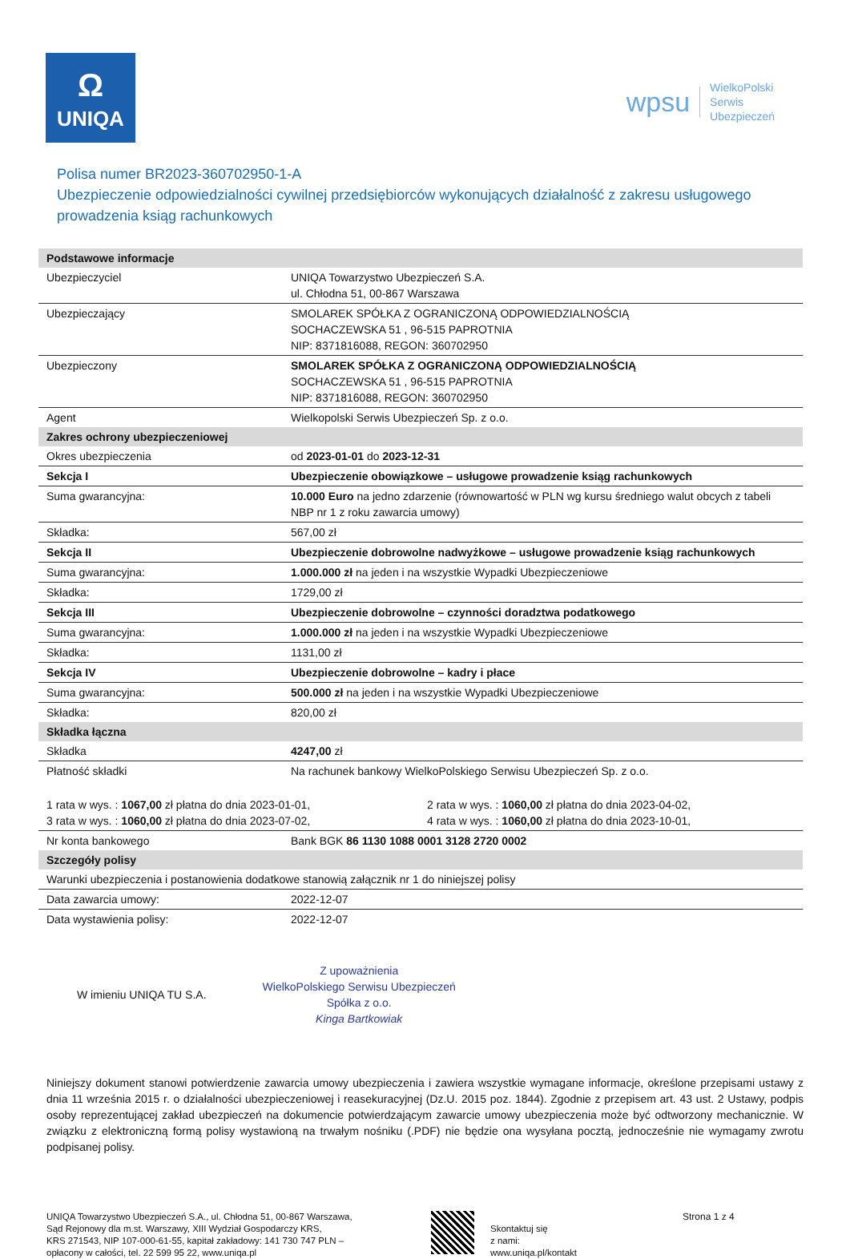Ω
UNIQA
wpsu
WielkoPolski
Serwis
Ubezpieczeń
Polisa numer BR2023-360702950-1-A
Ubezpieczenie odpowiedzialności cywilnej przedsiębiorców wykonujących działalność z zakresu usługowego prowadzenia ksiąg rachunkowych
| Podstawowe informacje | |
| Ubezpieczyciel | UNIQA Towarzystwo Ubezpieczeń S.A. ul. Chłodna 51, 00-867 Warszawa |
| Ubezpieczający | SMOLAREK SPÓŁKA Z OGRANICZONĄ ODPOWIEDZIALNOŚCIĄ SOCHACZEWSKA 51 , 96-515 PAPROTNIA NIP: 8371816088, REGON: 360702950 |
| Ubezpieczony | SMOLAREK SPÓŁKA Z OGRANICZONĄ ODPOWIEDZIALNOŚCIĄ SOCHACZEWSKA 51 , 96-515 PAPROTNIA NIP: 8371816088, REGON: 360702950 |
| Agent | Wielkopolski Serwis Ubezpieczeń Sp. z o.o. |
| Zakres ochrony ubezpieczeniowej | |
| Okres ubezpieczenia | od 2023-01-01 do 2023-12-31 |
| Sekcja I | Ubezpieczenie obowiązkowe – usługowe prowadzenie ksiąg rachunkowych |
| Suma gwarancyjna: | 10.000 Euro na jedno zdarzenie (równowartość w PLN wg kursu średniego walut obcych z tabeli NBP nr 1 z roku zawarcia umowy) |
| Składka: | 567,00 zł |
| Sekcja II | Ubezpieczenie dobrowolne nadwyżkowe – usługowe prowadzenie ksiąg rachunkowych |
| Suma gwarancyjna: | 1.000.000 zł na jeden i na wszystkie Wypadki Ubezpieczeniowe |
| Składka: | 1729,00 zł |
| Sekcja III | Ubezpieczenie dobrowolne – czynności doradztwa podatkowego |
| Suma gwarancyjna: | 1.000.000 zł na jeden i na wszystkie Wypadki Ubezpieczeniowe |
| Składka: | 1131,00 zł |
| Sekcja IV | Ubezpieczenie dobrowolne – kadry i płace |
| Suma gwarancyjna: | 500.000 zł na jeden i na wszystkie Wypadki Ubezpieczeniowe |
| Składka: | 820,00 zł |
| Składka łączna | |
| Składka | 4247,00 zł |
| Płatność składki | Na rachunek bankowy WielkoPolskiego Serwisu Ubezpieczeń Sp. z o.o. |
| 1 rata w wys. : 1067,00 zł płatna do dnia 2023-01-01, 3 rata w wys. : 1060,00 zł płatna do dnia 2023-07-02, 2 rata w wys. : 1060,00 zł płatna do dnia 2023-04-02, 4 rata w wys. : 1060,00 zł płatna do dnia 2023-10-01, | |
| Nr konta bankowego | Bank BGK 86 1130 1088 0001 3128 2720 0002 |
| Szczegóły polisy | |
| Warunki ubezpieczenia i postanowienia dodatkowe stanowią załącznik nr 1 do niniejszej polisy | |
| Data zawarcia umowy: | 2022-12-07 |
| Data wystawienia polisy: | 2022-12-07 |
W imieniu UNIQA TU S.A.
Z upoważnienia
WielkoPolskiego Serwisu Ubezpieczeń
Spółka z o.o.
Kinga Bartkowiak
Niniejszy dokument stanowi potwierdzenie zawarcia umowy ubezpieczenia i zawiera wszystkie wymagane informacje, określone przepisami ustawy z dnia 11 września 2015 r. o działalności ubezpieczeniowej i reasekuracyjnej (Dz.U. 2015 poz. 1844). Zgodnie z przepisem art. 43 ust. 2 Ustawy, podpis osoby reprezentującej zakład ubezpieczeń na dokumencie potwierdzającym zawarcie umowy ubezpieczenia może być odtworzony mechanicznie. W związku z elektroniczną formą polisy wystawioną na trwałym nośniku (.PDF) nie będzie ona wysyłana pocztą, jednocześnie nie wymagamy zwrotu podpisanej polisy.
UNIQA Towarzystwo Ubezpieczeń S.A., ul. Chłodna 51, 00-867 Warszawa,
Sąd Rejonowy dla m.st. Warszawy, XIII Wydział Gospodarczy KRS,
KRS 271543, NIP 107-000-61-55, kapitał zakładowy: 141 730 747 PLN –
opłacony w całości, tel. 22 599 95 22, www.uniqa.pl
Skontaktuj się
z nami:
www.uniqa.pl/kontakt
Strona 1 z 4